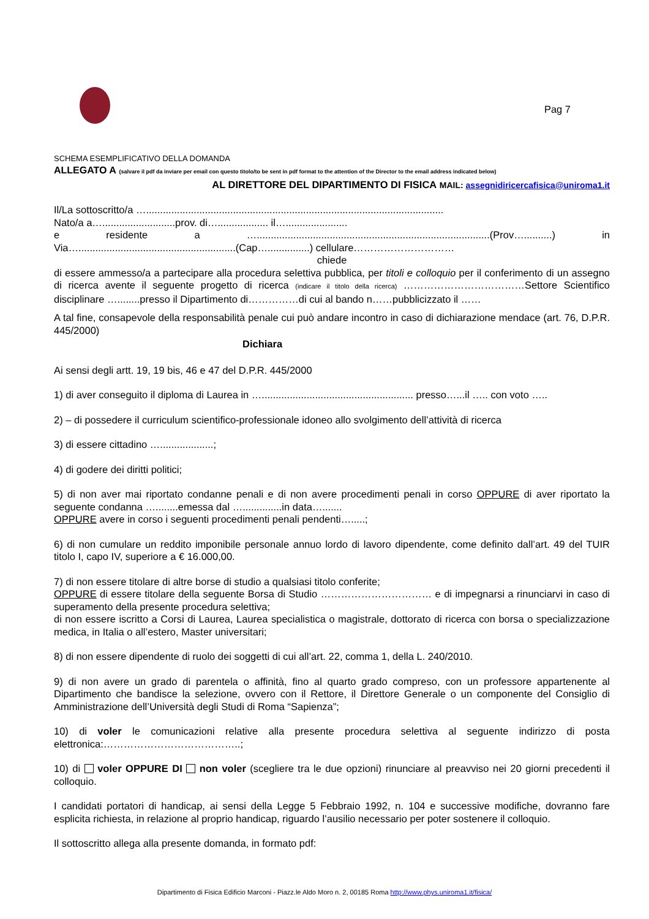Pag 7
SCHEMA ESEMPLIFICATIVO DELLA DOMANDA
ALLEGATO A (salvare il pdf da inviare per email con questo titolo/to be sent in pdf format to the attention of the Director to the email address indicated below)
AL DIRETTORE DEL DIPARTIMENTO DI FISICA MAIL: assegnidiricercafisica@uniroma1.it
Il/La sottoscritto/a …..........................................................................................................
Nato/a a…..........................prov. di….................. il…......................
e residente a …...................................................................................(Prov…..........) in
Via…........................................................(Cap…...............) cellulare…………………………
chiede
di essere ammesso/a a partecipare alla procedura selettiva pubblica, per titoli e colloquio per il conferimento di un assegno di ricerca avente il seguente progetto di ricerca (indicare il titolo della ricerca) ………………………………Settore Scientifico disciplinare …........presso il Dipartimento di……………di cui al bando n……pubblicizzato il ……
A tal fine, consapevole della responsabilità penale cui può andare incontro in caso di dichiarazione mendace (art. 76, D.P.R. 445/2000)
Dichiara
Ai sensi degli artt. 19, 19 bis, 46 e 47 del D.P.R. 445/2000
1) di aver conseguito il diploma di Laurea in …...................................................... presso…...il ….. con voto …..
2) – di possedere il curriculum scientifico-professionale idoneo allo svolgimento dell’attività di ricerca
3) di essere cittadino …...................;
4) di godere dei diritti politici;
5) di non aver mai riportato condanne penali e di non avere procedimenti penali in corso OPPURE di aver riportato la seguente condanna …........emessa dal …..............in data….......
OPPURE avere in corso i seguenti procedimenti penali pendenti….....;
6) di non cumulare un reddito imponibile personale annuo lordo di lavoro dipendente, come definito dall’art. 49 del TUIR titolo I, capo IV, superiore a € 16.000,00.
7) di non essere titolare di altre borse di studio a qualsiasi titolo conferite;
OPPURE di essere titolare della seguente Borsa di Studio …………………………… e di impegnarsi a rinunciarvi in caso di superamento della presente procedura selettiva;
di non essere iscritto a Corsi di Laurea, Laurea specialistica o magistrale, dottorato di ricerca con borsa o specializzazione medica, in Italia o all’estero, Master universitari;
8) di non essere dipendente di ruolo dei soggetti di cui all’art. 22, comma 1, della L. 240/2010.
9) di non avere un grado di parentela o affinità, fino al quarto grado compreso, con un professore appartenente al Dipartimento che bandisce la selezione, ovvero con il Rettore, il Direttore Generale o un componente del Consiglio di Amministrazione dell’Università degli Studi di Roma “Sapienza”;
10) di voler le comunicazioni relative alla presente procedura selettiva al seguente indirizzo di posta elettronica:…………………………………..;
10) di voler OPPURE DI non voler (scegliere tra le due opzioni) rinunciare al preavviso nei 20 giorni precedenti il colloquio.
I candidati portatori di handicap, ai sensi della Legge 5 Febbraio 1992, n. 104 e successive modifiche, dovranno fare esplicita richiesta, in relazione al proprio handicap, riguardo l’ausilio necessario per poter sostenere il colloquio.
Il sottoscritto allega alla presente domanda, in formato pdf:
Dipartimento di Fisica Edificio Marconi - Piazz.le Aldo Moro n. 2, 00185 Roma http://www.phys.uniroma1.it/fisica/